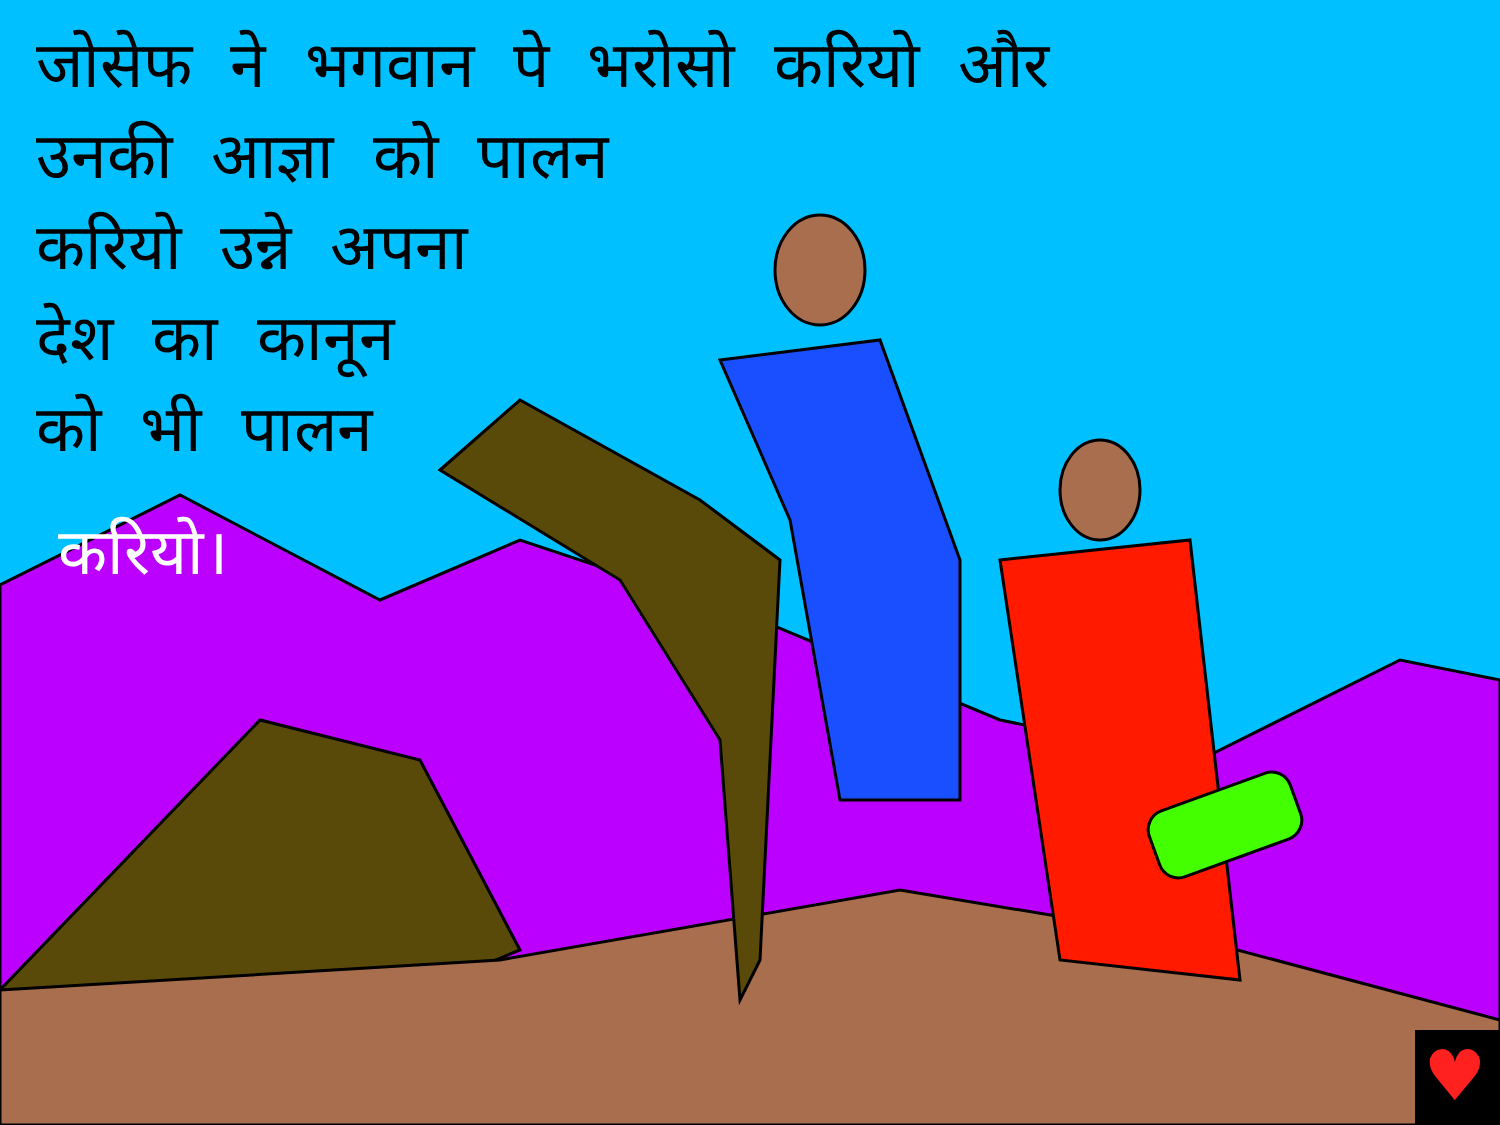♥
जोसेफ ने भगवान पे भरोसो करियो और
उनकी आज्ञा को पालन
करियो उन्ने अपना
देश का कानून
को भी पालन
करियो।